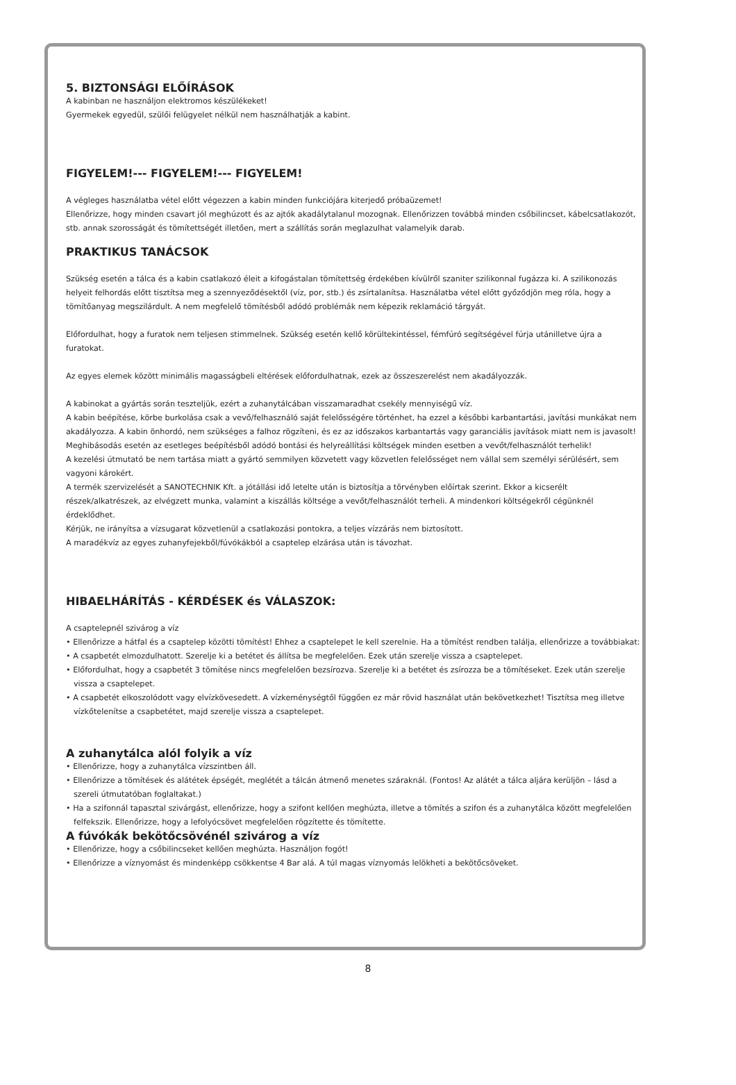5. BIZTONSÁGI ELŐÍRÁSOK
A kabinban ne használjon elektromos készülékeket!
Gyermekek egyedül, szülői felügyelet nélkül nem használhatják a kabint.
FIGYELEM!--- FIGYELEM!--- FIGYELEM!
A végleges használatba vétel előtt végezzen a kabin minden funkciójára kiterjedő próbaüzemet!
Ellenőrizze, hogy minden csavart jól meghúzott és az ajtók akadálytalanul mozognak. Ellenőrizzen továbbá minden csőbilincset, kábelcsatlakozót, stb. annak szorosságát és tömítettségét illetően, mert a szállítás során meglazulhat valamelyik darab.
PRAKTIKUS TANÁCSOK
Szükség esetén a tálca és a kabin csatlakozó éleit a kifogástalan tömítettség érdekében kívülről szaniter szilikonnal fugázza ki. A szilikonozás helyeit felhordás előtt tisztítsa meg a szennyeződésektől (víz, por, stb.) és zsírtalanítsa. Használatba vétel előtt győződjön meg róla, hogy a tömítőanyag megszilárdult. A nem megfelelő tömítésből adódó problémák nem képezik reklamáció tárgyát.
Előfordulhat, hogy a furatok nem teljesen stimmelnek. Szükség esetén kellő körültekintéssel, fémfúró segítségével fúrja utánilletve újra a furatokat.
Az egyes elemek között minimális magasságbeli eltérések előfordulhatnak, ezek az összeszerelést nem akadályozzák.
A kabinokat a gyártás során teszteljük, ezért a zuhanytálcában visszamaradhat csekély mennyiségű víz.
A kabin beépítése, körbe burkolása csak a vevő/felhasználó saját felelősségére történhet, ha ezzel a későbbi karbantartási, javítási munkákat nem akadályozza. A kabin önhordó, nem szükséges a falhoz rögzíteni, és ez az időszakos karbantartás vagy garanciális javítások miatt nem is javasolt!
Meghibásodás esetén az esetleges beépítésből adódó bontási és helyreállítási költségek minden esetben a vevőt/felhasználót terhelik!
A kezelési útmutató be nem tartása miatt a gyártó semmilyen közvetett vagy közvetlen felelősséget nem vállal sem személyi sérülésért, sem vagyoni károkért.
A termék szervizelését a SANOTECHNIK Kft. a jótállási idő letelte után is biztosítja a törvényben előírtak szerint. Ekkor a kicserélt részek/alkatrészek, az elvégzett munka, valamint a kiszállás költsége a vevőt/felhasználót terheli. A mindenkori költségekről cégünknél érdeklődhet.
Kérjük, ne irányítsa a vízsugarat közvetlenül a csatlakozási pontokra, a teljes vízzárás nem biztosított.
A maradékvíz az egyes zuhanyfejekből/fúvókákból a csaptelep elzárása után is távozhat.
HIBAELHÁRÍTÁS - KÉRDÉSEK és VÁLASZOK:
A csaptelepnél szivárog a víz
• Ellenőrizze a hátfal és a csaptelep közötti tömítést! Ehhez a csaptelepet le kell szerelnie. Ha a tömítést rendben találja, ellenőrizze a továbbiakat:
• A csapbetét elmozdulhatott. Szerelje ki a betétet és állítsa be megfelelően. Ezek után szerelje vissza a csaptelepet.
• Előfordulhat, hogy a csapbetét 3 tömítése nincs megfelelően bezsírozva. Szerelje ki a betétet és zsírozza be a tömítéseket. Ezek után szerelje vissza a csaptelepet.
• A csapbetét elkoszolódott vagy elvízkövesedett. A vízkeménységtől függően ez már rövid használat után bekövetkezhet! Tisztítsa meg illetve vízkőtelenítse a csapbetétet, majd szerelje vissza a csaptelepet.
A zuhanytálca alól folyik a víz
• Ellenőrizze, hogy a zuhanytálca vízszintben áll.
• Ellenőrizze a tömítések és alátétek épségét, meglétét a tálcán átmenő menetes száraknál. (Fontos! Az alátét a tálca aljára kerüljön – lásd a szereli útmutatóban foglaltakat.)
• Ha a szifonnál tapasztal szivárgást, ellenőrizze, hogy a szifont kellően meghúzta, illetve a tömítés a szifon és a zuhanytálca között megfelelően felfekszik. Ellenőrizze, hogy a lefolyócsövet megfelelően rögzítette és tömítette.
A fúvókák bekötőcsövénél szivárog a víz
• Ellenőrizze, hogy a csőbilincseket kellően meghúzta. Használjon fogót!
• Ellenőrizze a víznyomást és mindenképp csökkentse 4 Bar alá. A túl magas víznyomás lelökheti a bekötőcsöveket.
8